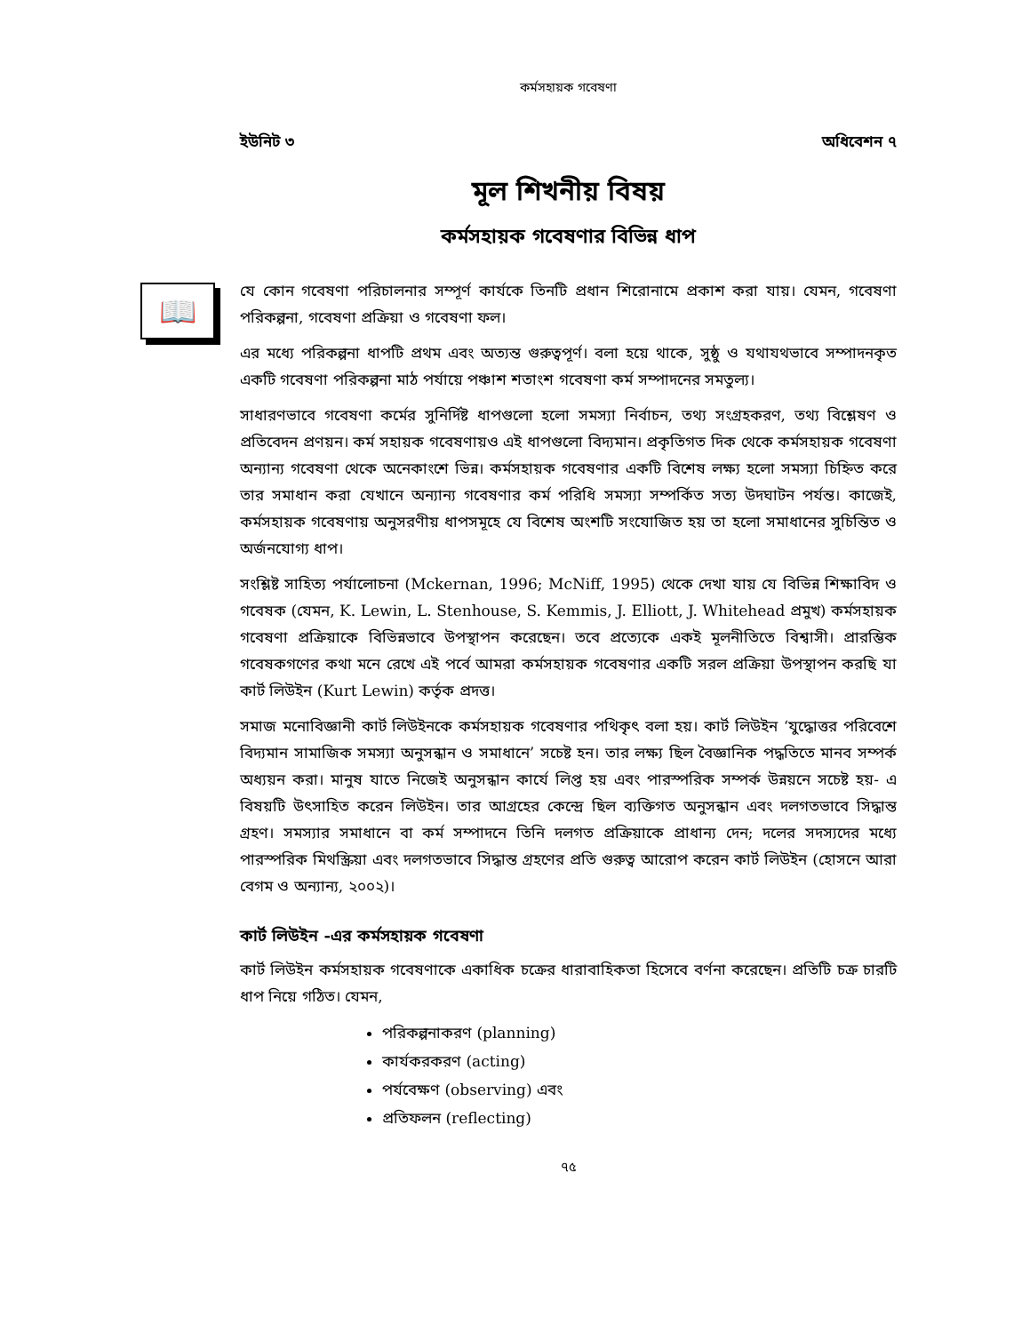কর্মসহায়ক গবেষণা
ইউনিট ৩ অধিবেশন ৭
মূল শিখনীয় বিষয়
কর্মসহায়ক গবেষণার বিভিন্ন ধাপ
📖
যে কোন গবেষণা পরিচালনার সম্পূর্ণ কার্যকে তিনটি প্রধান শিরোনামে প্রকাশ করা যায়। যেমন, গবেষণা পরিকল্পনা, গবেষণা প্রক্রিয়া ও গবেষণা ফল।
এর মধ্যে পরিকল্পনা ধাপটি প্রথম এবং অত্যন্ত গুরুত্বপূর্ণ। বলা হয়ে থাকে, সুষ্ঠু ও যথাযথভাবে সম্পাদনকৃত একটি গবেষণা পরিকল্পনা মাঠ পর্যায়ে পঞ্চাশ শতাংশ গবেষণা কর্ম সম্পাদনের সমতুল্য।
সাধারণভাবে গবেষণা কর্মের সুনির্দিষ্ট ধাপগুলো হলো সমস্যা নির্বাচন, তথ্য সংগ্রহকরণ, তথ্য বিশ্লেষণ ও প্রতিবেদন প্রণয়ন। কর্ম সহায়ক গবেষণায়ও এই ধাপগুলো বিদ্যমান। প্রকৃতিগত দিক থেকে কর্মসহায়ক গবেষণা অন্যান্য গবেষণা থেকে অনেকাংশে ভিন্ন। কর্মসহায়ক গবেষণার একটি বিশেষ লক্ষ্য হলো সমস্যা চিহ্নিত করে তার সমাধান করা যেখানে অন্যান্য গবেষণার কর্ম পরিধি সমস্যা সম্পর্কিত সত্য উদঘাটন পর্যন্ত। কাজেই, কর্মসহায়ক গবেষণায় অনুসরণীয় ধাপসমূহে যে বিশেষ অংশটি সংযোজিত হয় তা হলো সমাধানের সুচিন্তিত ও অর্জনযোগ্য ধাপ।
সংশ্লিষ্ট সাহিত্য পর্যালোচনা (Mckernan, 1996; McNiff, 1995) থেকে দেখা যায় যে বিভিন্ন শিক্ষাবিদ ও গবেষক (যেমন, K. Lewin, L. Stenhouse, S. Kemmis, J. Elliott, J. Whitehead প্রমুখ) কর্মসহায়ক গবেষণা প্রক্রিয়াকে বিভিন্নভাবে উপস্থাপন করেছেন। তবে প্রত্যেকে একই মূলনীতিতে বিশ্বাসী। প্রারম্ভিক গবেষকগণের কথা মনে রেখে এই পর্বে আমরা কর্মসহায়ক গবেষণার একটি সরল প্রক্রিয়া উপস্থাপন করছি যা কার্ট লিউইন (Kurt Lewin) কর্তৃক প্রদত্ত।
সমাজ মনোবিজ্ঞানী কার্ট লিউইনকে কর্মসহায়ক গবেষণার পথিকৃৎ বলা হয়। কার্ট লিউইন ‘যুদ্ধোত্তর পরিবেশে বিদ্যমান সামাজিক সমস্যা অনুসন্ধান ও সমাধানে’ সচেষ্ট হন। তার লক্ষ্য ছিল বৈজ্ঞানিক পদ্ধতিতে মানব সম্পর্ক অধ্যয়ন করা। মানুষ যাতে নিজেই অনুসন্ধান কার্যে লিপ্ত হয় এবং পারস্পরিক সম্পর্ক উন্নয়নে সচেষ্ট হয়- এ বিষয়টি উৎসাহিত করেন লিউইন। তার আগ্রহের কেন্দ্রে ছিল ব্যক্তিগত অনুসন্ধান এবং দলগতভাবে সিদ্ধান্ত গ্রহণ। সমস্যার সমাধানে বা কর্ম সম্পাদনে তিনি দলগত প্রক্রিয়াকে প্রাধান্য দেন; দলের সদস্যদের মধ্যে পারস্পরিক মিথস্ক্রিয়া এবং দলগতভাবে সিদ্ধান্ত গ্রহণের প্রতি গুরুত্ব আরোপ করেন কার্ট লিউইন (হোসনে আরা বেগম ও অন্যান্য, ২০০২)।
কার্ট লিউইন -এর কর্মসহায়ক গবেষণা
কার্ট লিউইন কর্মসহায়ক গবেষণাকে একাধিক চক্রের ধারাবাহিকতা হিসেবে বর্ণনা করেছেন। প্রতিটি চক্র চারটি ধাপ নিয়ে গঠিত। যেমন,
পরিকল্পনাকরণ (planning)
কার্যকরকরণ (acting)
পর্যবেক্ষণ (observing) এবং
প্রতিফলন (reflecting)
৭৫